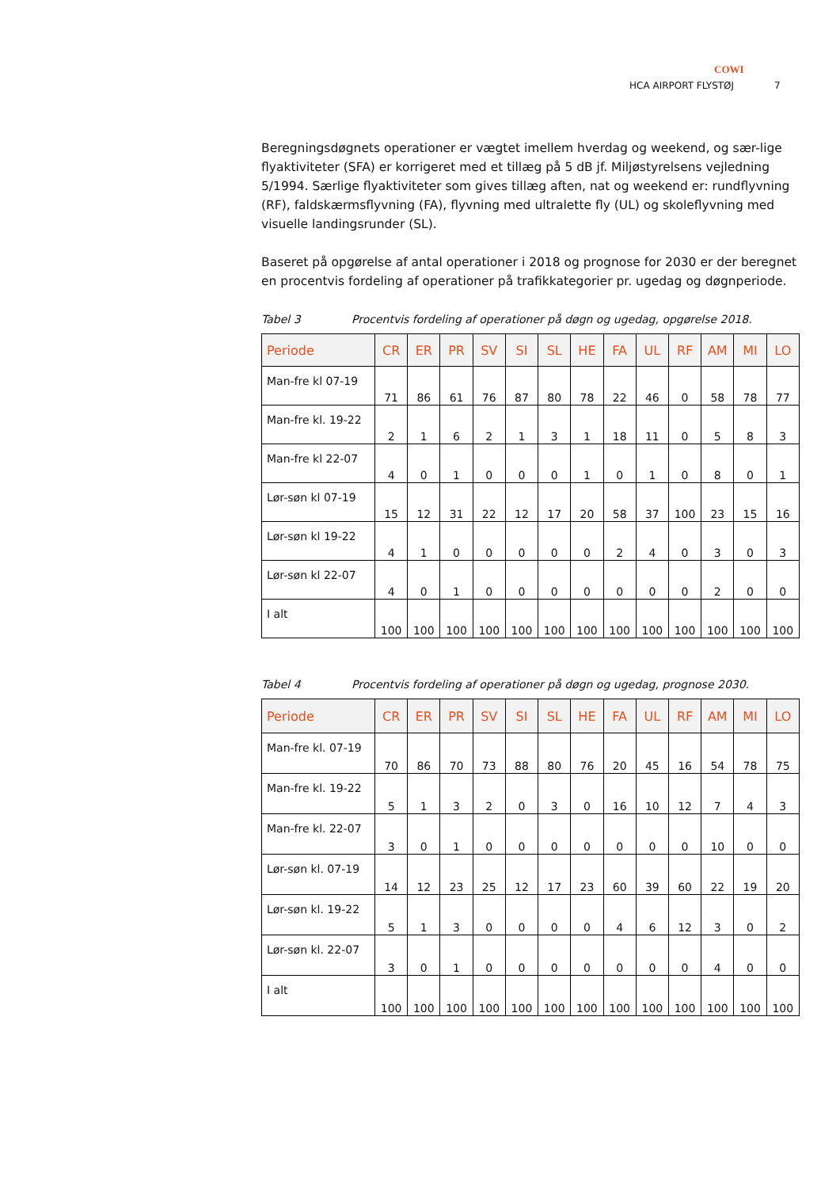COWI
HCA AIRPORT FLYSTØJ 7
Beregningsdøgnets operationer er vægtet imellem hverdag og weekend, og sær-lige flyaktiviteter (SFA) er korrigeret med et tillæg på 5 dB jf. Miljøstyrelsens vejledning 5/1994. Særlige flyaktiviteter som gives tillæg aften, nat og weekend er: rundflyvning (RF), faldskærmsflyvning (FA), flyvning med ultralette fly (UL) og skoleflyvning med visuelle landingsrunder (SL).
Baseret på opgørelse af antal operationer i 2018 og prognose for 2030 er der beregnet en procentvis fordeling af operationer på trafikkategorier pr. ugedag og døgnperiode.
Tabel 3 Procentvis fordeling af operationer på døgn og ugedag, opgørelse 2018.
| Periode | CR | ER | PR | SV | SI | SL | HE | FA | UL | RF | AM | MI | LO |
| --- | --- | --- | --- | --- | --- | --- | --- | --- | --- | --- | --- | --- | --- |
| Man-fre kl 07-19 | 71 | 86 | 61 | 76 | 87 | 80 | 78 | 22 | 46 | 0 | 58 | 78 | 77 |
| Man-fre kl. 19-22 | 2 | 1 | 6 | 2 | 1 | 3 | 1 | 18 | 11 | 0 | 5 | 8 | 3 |
| Man-fre kl 22-07 | 4 | 0 | 1 | 0 | 0 | 0 | 1 | 0 | 1 | 0 | 8 | 0 | 1 |
| Lør-søn kl 07-19 | 15 | 12 | 31 | 22 | 12 | 17 | 20 | 58 | 37 | 100 | 23 | 15 | 16 |
| Lør-søn kl 19-22 | 4 | 1 | 0 | 0 | 0 | 0 | 0 | 2 | 4 | 0 | 3 | 0 | 3 |
| Lør-søn kl 22-07 | 4 | 0 | 1 | 0 | 0 | 0 | 0 | 0 | 0 | 0 | 2 | 0 | 0 |
| I alt | 100 | 100 | 100 | 100 | 100 | 100 | 100 | 100 | 100 | 100 | 100 | 100 | 100 |
Tabel 4 Procentvis fordeling af operationer på døgn og ugedag, prognose 2030.
| Periode | CR | ER | PR | SV | SI | SL | HE | FA | UL | RF | AM | MI | LO |
| --- | --- | --- | --- | --- | --- | --- | --- | --- | --- | --- | --- | --- | --- |
| Man-fre kl. 07-19 | 70 | 86 | 70 | 73 | 88 | 80 | 76 | 20 | 45 | 16 | 54 | 78 | 75 |
| Man-fre kl. 19-22 | 5 | 1 | 3 | 2 | 0 | 3 | 0 | 16 | 10 | 12 | 7 | 4 | 3 |
| Man-fre kl. 22-07 | 3 | 0 | 1 | 0 | 0 | 0 | 0 | 0 | 0 | 0 | 10 | 0 | 0 |
| Lør-søn kl. 07-19 | 14 | 12 | 23 | 25 | 12 | 17 | 23 | 60 | 39 | 60 | 22 | 19 | 20 |
| Lør-søn kl. 19-22 | 5 | 1 | 3 | 0 | 0 | 0 | 0 | 4 | 6 | 12 | 3 | 0 | 2 |
| Lør-søn kl. 22-07 | 3 | 0 | 1 | 0 | 0 | 0 | 0 | 0 | 0 | 0 | 4 | 0 | 0 |
| I alt | 100 | 100 | 100 | 100 | 100 | 100 | 100 | 100 | 100 | 100 | 100 | 100 | 100 |